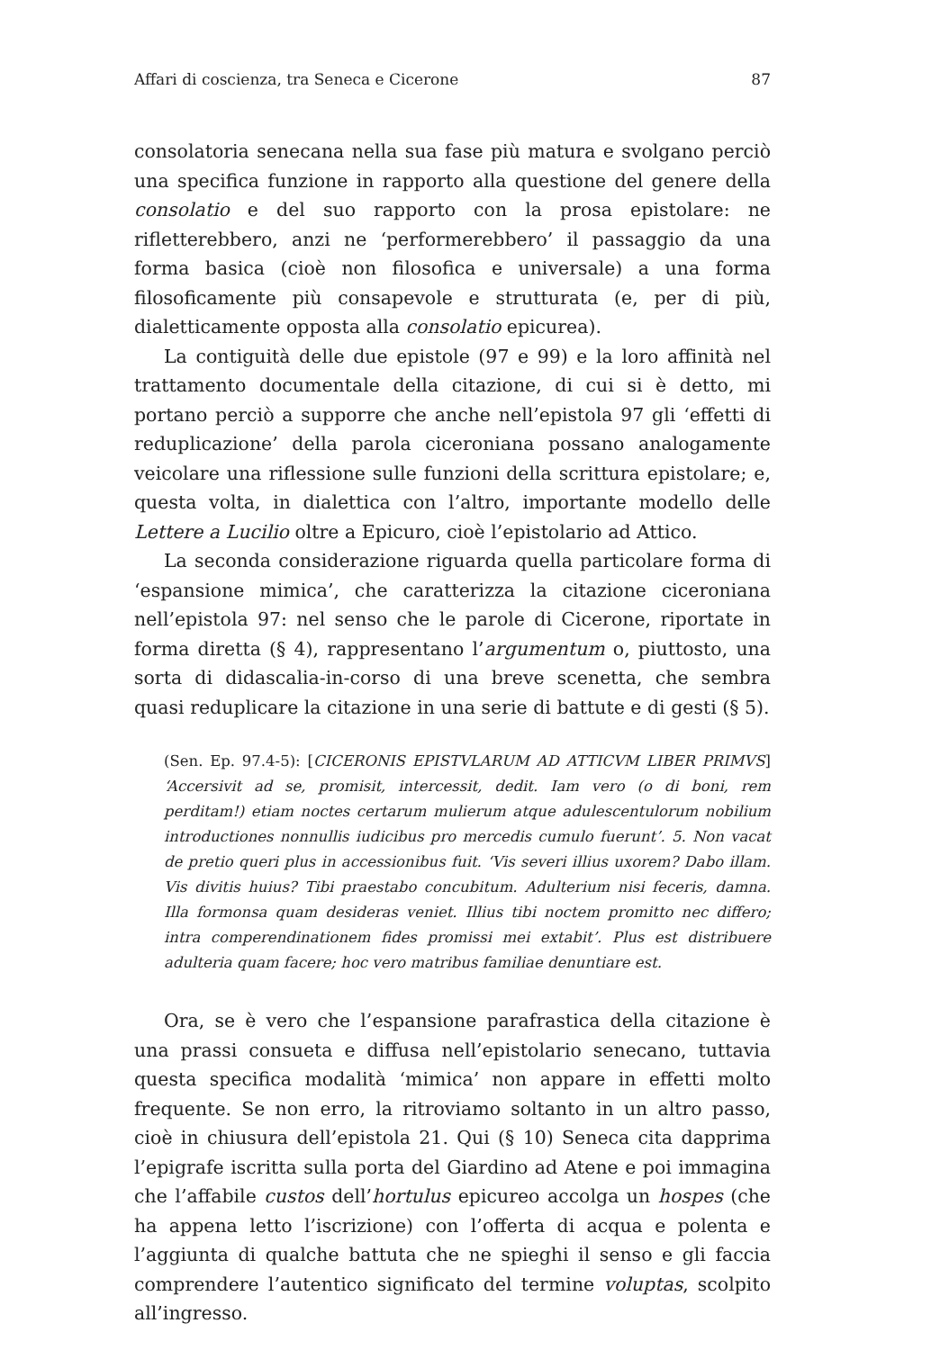Affari di coscienza, tra Seneca e Cicerone 87
consolatoria senecana nella sua fase più matura e svolgano perciò una specifica funzione in rapporto alla questione del genere della consolatio e del suo rapporto con la prosa epistolare: ne rifletterebbero, anzi ne ‘performerebbero’ il passaggio da una forma basica (cioè non filosofica e universale) a una forma filosoficamente più consapevole e strutturata (e, per di più, dialetticamente opposta alla consolatio epicurea).
La contiguità delle due epistole (97 e 99) e la loro affinità nel trattamento documentale della citazione, di cui si è detto, mi portano perciò a supporre che anche nell’epistola 97 gli ‘effetti di reduplicazione’ della parola ciceroniana possano analogamente veicolare una riflessione sulle funzioni della scrittura epistolare; e, questa volta, in dialettica con l’altro, importante modello delle Lettere a Lucilio oltre a Epicuro, cioè l’epistolario ad Attico.
La seconda considerazione riguarda quella particolare forma di ‘espansione mimica’, che caratterizza la citazione ciceroniana nell’epistola 97: nel senso che le parole di Cicerone, riportate in forma diretta (§ 4), rappresentano l’argumentum o, piuttosto, una sorta di didascalia-in-corso di una breve scenetta, che sembra quasi reduplicare la citazione in una serie di battute e di gesti (§ 5).
(Sen. Ep. 97.4-5): [CICERONIS EPISTVLARUM AD ATTICVM LIBER PRIMVS] ‘Accersivit ad se, promisit, intercessit, dedit. Iam vero (o di boni, rem perditam!) etiam noctes certarum mulierum atque adulescentulorum nobilium introductiones nonnullis iudicibus pro mercedis cumulo fuerunt’. 5. Non vacat de pretio queri plus in accessionibus fuit. ‘Vis severi illius uxorem? Dabo illam. Vis divitis huius? Tibi praestabo concubitum. Adulterium nisi feceris, damna. Illa formonsa quam desideras veniet. Illius tibi noctem promitto nec differo; intra comperendinationem fides promissi mei extabit’. Plus est distribuere adulteria quam facere; hoc vero matribus familiae denuntiare est.
Ora, se è vero che l’espansione parafrastica della citazione è una prassi consueta e diffusa nell’epistolario senecano, tuttavia questa specifica modalità ‘mimica’ non appare in effetti molto frequente. Se non erro, la ritroviamo soltanto in un altro passo, cioè in chiusura dell’epistola 21. Qui (§ 10) Seneca cita dapprima l’epigrafe iscritta sulla porta del Giardino ad Atene e poi immagina che l’affabile custos dell’hortulus epicureo accolga un hospes (che ha appena letto l’iscrizione) con l’offerta di acqua e polenta e l’aggiunta di qualche battuta che ne spieghi il senso e gli faccia comprendere l’autentico significato del termine voluptas, scolpito all’ingresso.